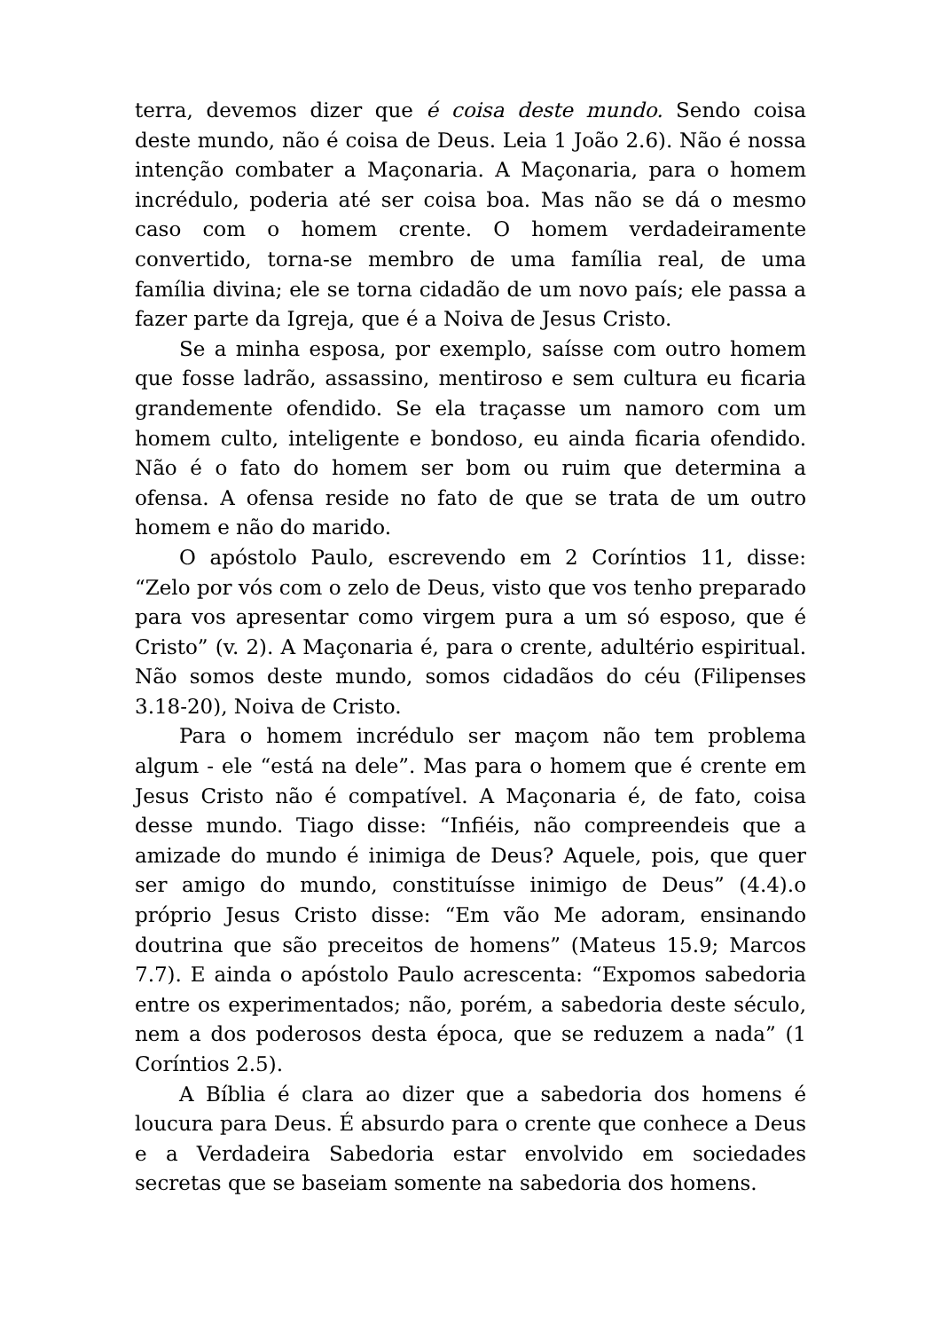terra, devemos dizer que é coisa deste mundo. Sendo coisa deste mundo, não é coisa de Deus. Leia 1 João 2.6). Não é nossa intenção combater a Maçonaria. A Maçonaria, para o homem incrédulo, poderia até ser coisa boa. Mas não se dá o mesmo caso com o homem crente. O homem verdadeiramente convertido, torna-se membro de uma família real, de uma família divina; ele se torna cidadão de um novo país; ele passa a fazer parte da Igreja, que é a Noiva de Jesus Cristo.
Se a minha esposa, por exemplo, saísse com outro homem que fosse ladrão, assassino, mentiroso e sem cultura eu ficaria grandemente ofendido. Se ela traçasse um namoro com um homem culto, inteligente e bondoso, eu ainda ficaria ofendido. Não é o fato do homem ser bom ou ruim que determina a ofensa. A ofensa reside no fato de que se trata de um outro homem e não do marido.
O apóstolo Paulo, escrevendo em 2 Coríntios 11, disse: “Zelo por vós com o zelo de Deus, visto que vos tenho preparado para vos apresentar como virgem pura a um só esposo, que é Cristo” (v. 2). A Maçonaria é, para o crente, adultério espiritual. Não somos deste mundo, somos cidadãos do céu (Filipenses 3.18-20), Noiva de Cristo.
Para o homem incrédulo ser maçom não tem problema algum - ele “está na dele”. Mas para o homem que é crente em Jesus Cristo não é compatível. A Maçonaria é, de fato, coisa desse mundo. Tiago disse: “Infiéis, não compreendeis que a amizade do mundo é inimiga de Deus? Aquele, pois, que quer ser amigo do mundo, constituísse inimigo de Deus” (4.4).o próprio Jesus Cristo disse: “Em vão Me adoram, ensinando doutrina que são preceitos de homens” (Mateus 15.9; Marcos 7.7). E ainda o apóstolo Paulo acrescenta: “Expomos sabedoria entre os experimentados; não, porém, a sabedoria deste século, nem a dos poderosos desta época, que se reduzem a nada” (1 Coríntios 2.5).
A Bíblia é clara ao dizer que a sabedoria dos homens é loucura para Deus. É absurdo para o crente que conhece a Deus e a Verdadeira Sabedoria estar envolvido em sociedades secretas que se baseiam somente na sabedoria dos homens.